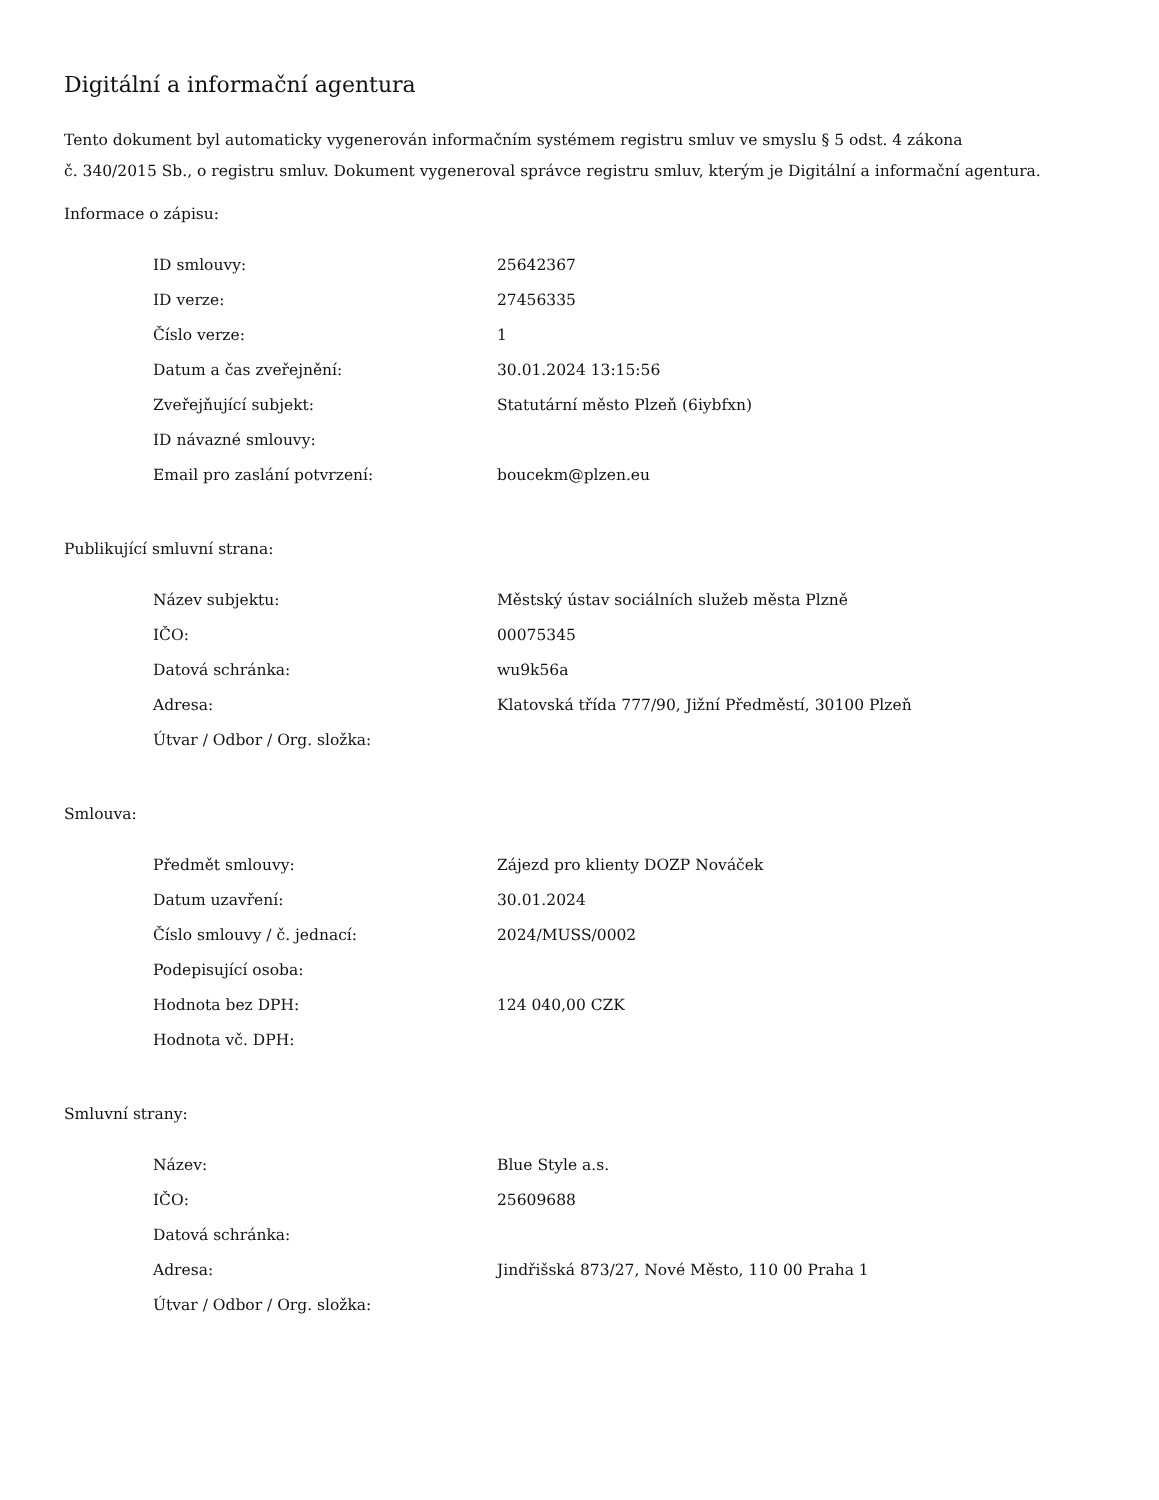Digitální a informační agentura
Tento dokument byl automaticky vygenerován informačním systémem registru smluv ve smyslu § 5 odst. 4 zákona
č. 340/2015 Sb., o registru smluv. Dokument vygeneroval správce registru smluv, kterým je Digitální a informační agentura.
Informace o zápisu:
| ID smlouvy: | 25642367 |
| ID verze: | 27456335 |
| Číslo verze: | 1 |
| Datum a čas zveřejnění: | 30.01.2024 13:15:56 |
| Zveřejňující subjekt: | Statutární město Plzeň (6iybfxn) |
| ID návazné smlouvy: | |
| Email pro zaslání potvrzení: | boucekm@plzen.eu |
Publikující smluvní strana:
| Název subjektu: | Městský ústav sociálních služeb města Plzně |
| IČO: | 00075345 |
| Datová schránka: | wu9k56a |
| Adresa: | Klatovská třída 777/90, Jižní Předměstí, 30100 Plzeň |
| Útvar / Odbor / Org. složka: | |
Smlouva:
| Předmět smlouvy: | Zájezd pro klienty DOZP Nováček |
| Datum uzavření: | 30.01.2024 |
| Číslo smlouvy / č. jednací: | 2024/MUSS/0002 |
| Podepisující osoba: | |
| Hodnota bez DPH: | 124 040,00 CZK |
| Hodnota vč. DPH: | |
Smluvní strany:
| Název: | Blue Style a.s. |
| IČO: | 25609688 |
| Datová schránka: | |
| Adresa: | Jindřišská 873/27, Nové Město, 110 00 Praha 1 |
| Útvar / Odbor / Org. složka: | |